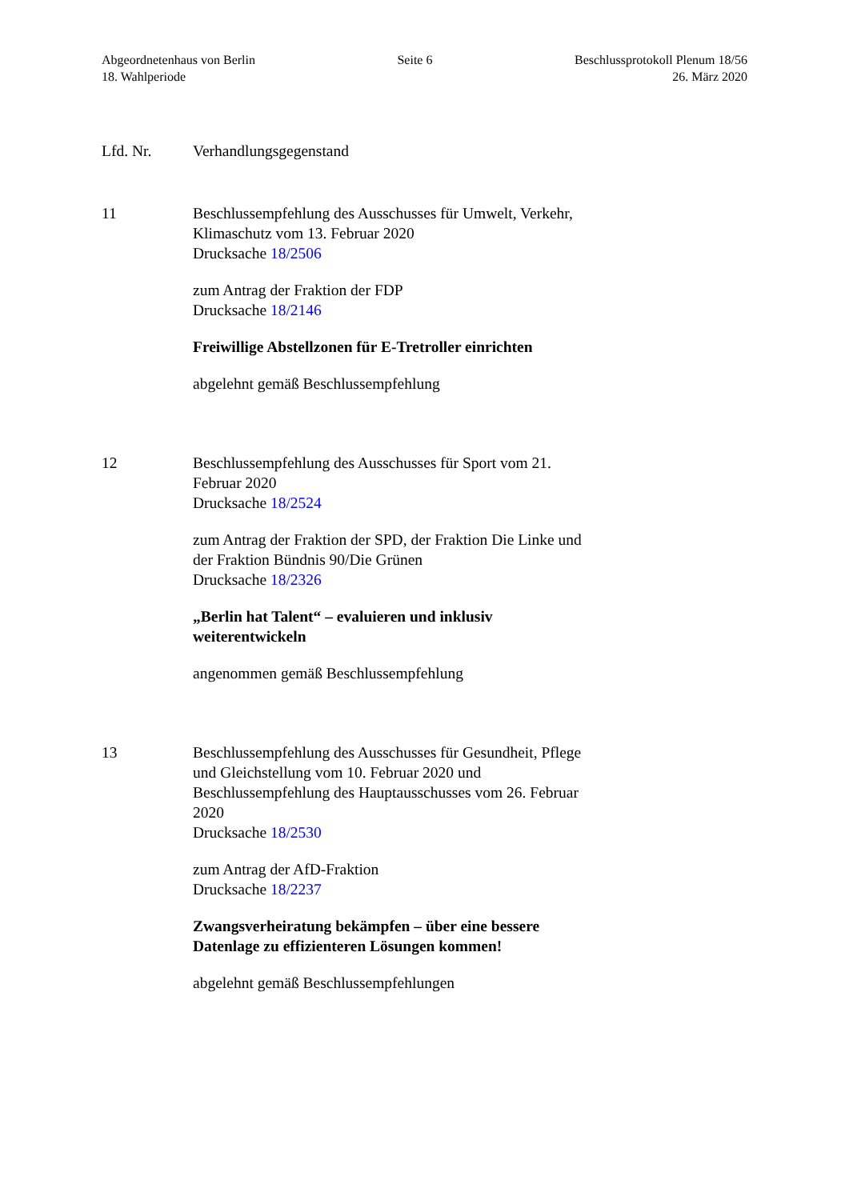Abgeordnetenhaus von Berlin
18. Wahlperiode
Seite 6 Beschlussprotokoll Plenum 18/56
26. März 2020
Lfd. Nr. Verhandlungsgegenstand
11 Beschlussempfehlung des Ausschusses für Umwelt, Verkehr, Klimaschutz vom 13. Februar 2020
Drucksache 18/2506
zum Antrag der Fraktion der FDP
Drucksache 18/2146
Freiwillige Abstellzonen für E-Tretroller einrichten
abgelehnt gemäß Beschlussempfehlung
12 Beschlussempfehlung des Ausschusses für Sport vom 21. Februar 2020
Drucksache 18/2524
zum Antrag der Fraktion der SPD, der Fraktion Die Linke und der Fraktion Bündnis 90/Die Grünen
Drucksache 18/2326
„Berlin hat Talent“ – evaluieren und inklusiv weiterentwickeln
angenommen gemäß Beschlussempfehlung
13 Beschlussempfehlung des Ausschusses für Gesundheit, Pflege und Gleichstellung vom 10. Februar 2020 und Beschlussempfehlung des Hauptausschusses vom 26. Februar 2020
Drucksache 18/2530
zum Antrag der AfD-Fraktion
Drucksache 18/2237
Zwangsverheiratung bekämpfen – über eine bessere Datenlage zu effizienteren Lösungen kommen!
abgelehnt gemäß Beschlussempfehlungen